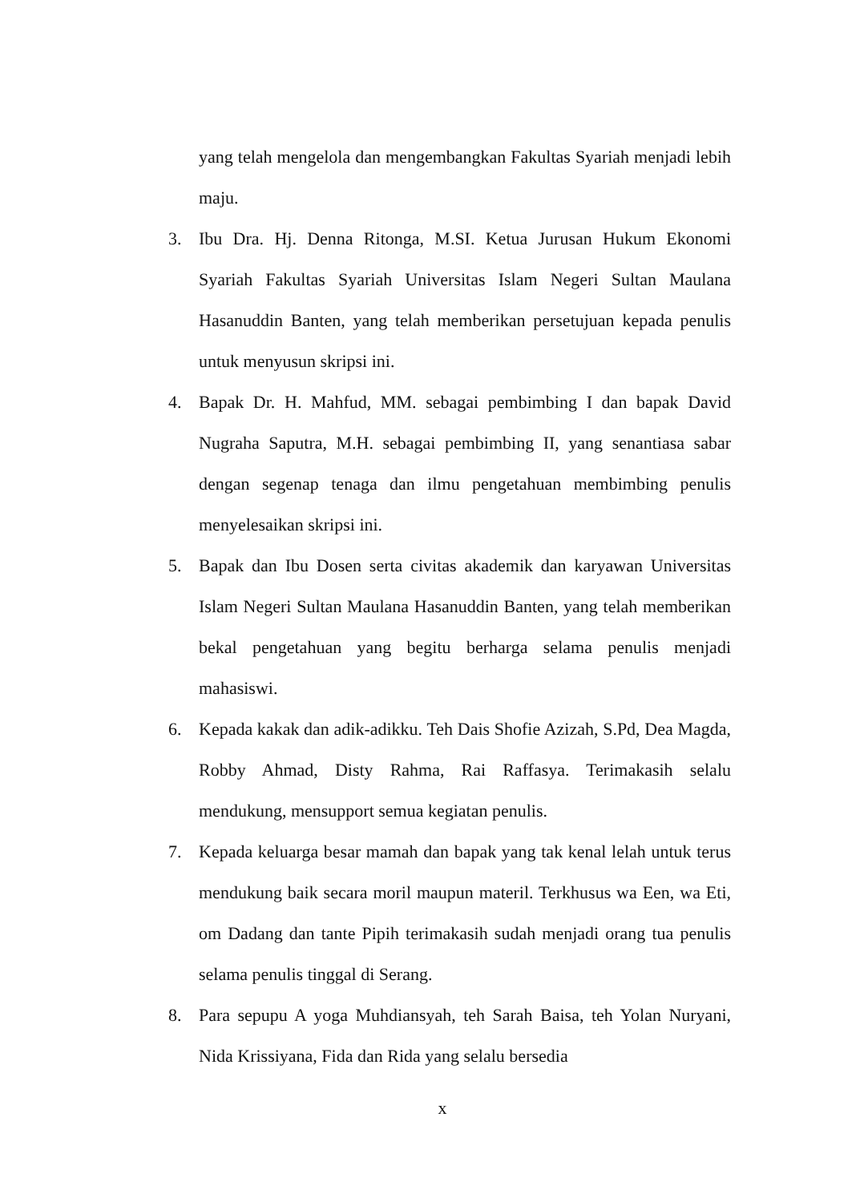yang telah mengelola dan mengembangkan Fakultas Syariah menjadi lebih maju.
3. Ibu Dra. Hj. Denna Ritonga, M.SI. Ketua Jurusan Hukum Ekonomi Syariah Fakultas Syariah Universitas Islam Negeri Sultan Maulana Hasanuddin Banten, yang telah memberikan persetujuan kepada penulis untuk menyusun skripsi ini.
4. Bapak Dr. H. Mahfud, MM. sebagai pembimbing I dan bapak David Nugraha Saputra, M.H. sebagai pembimbing II, yang senantiasa sabar dengan segenap tenaga dan ilmu pengetahuan membimbing penulis menyelesaikan skripsi ini.
5. Bapak dan Ibu Dosen serta civitas akademik dan karyawan Universitas Islam Negeri Sultan Maulana Hasanuddin Banten, yang telah memberikan bekal pengetahuan yang begitu berharga selama penulis menjadi mahasiswi.
6. Kepada kakak dan adik-adikku. Teh Dais Shofie Azizah, S.Pd, Dea Magda, Robby Ahmad, Disty Rahma, Rai Raffasya. Terimakasih selalu mendukung, mensupport semua kegiatan penulis.
7. Kepada keluarga besar mamah dan bapak yang tak kenal lelah untuk terus mendukung baik secara moril maupun materil. Terkhusus wa Een, wa Eti, om Dadang dan tante Pipih terimakasih sudah menjadi orang tua penulis selama penulis tinggal di Serang.
8. Para sepupu A yoga Muhdiansyah, teh Sarah Baisa, teh Yolan Nuryani, Nida Krissiyana, Fida dan Rida yang selalu bersedia
x